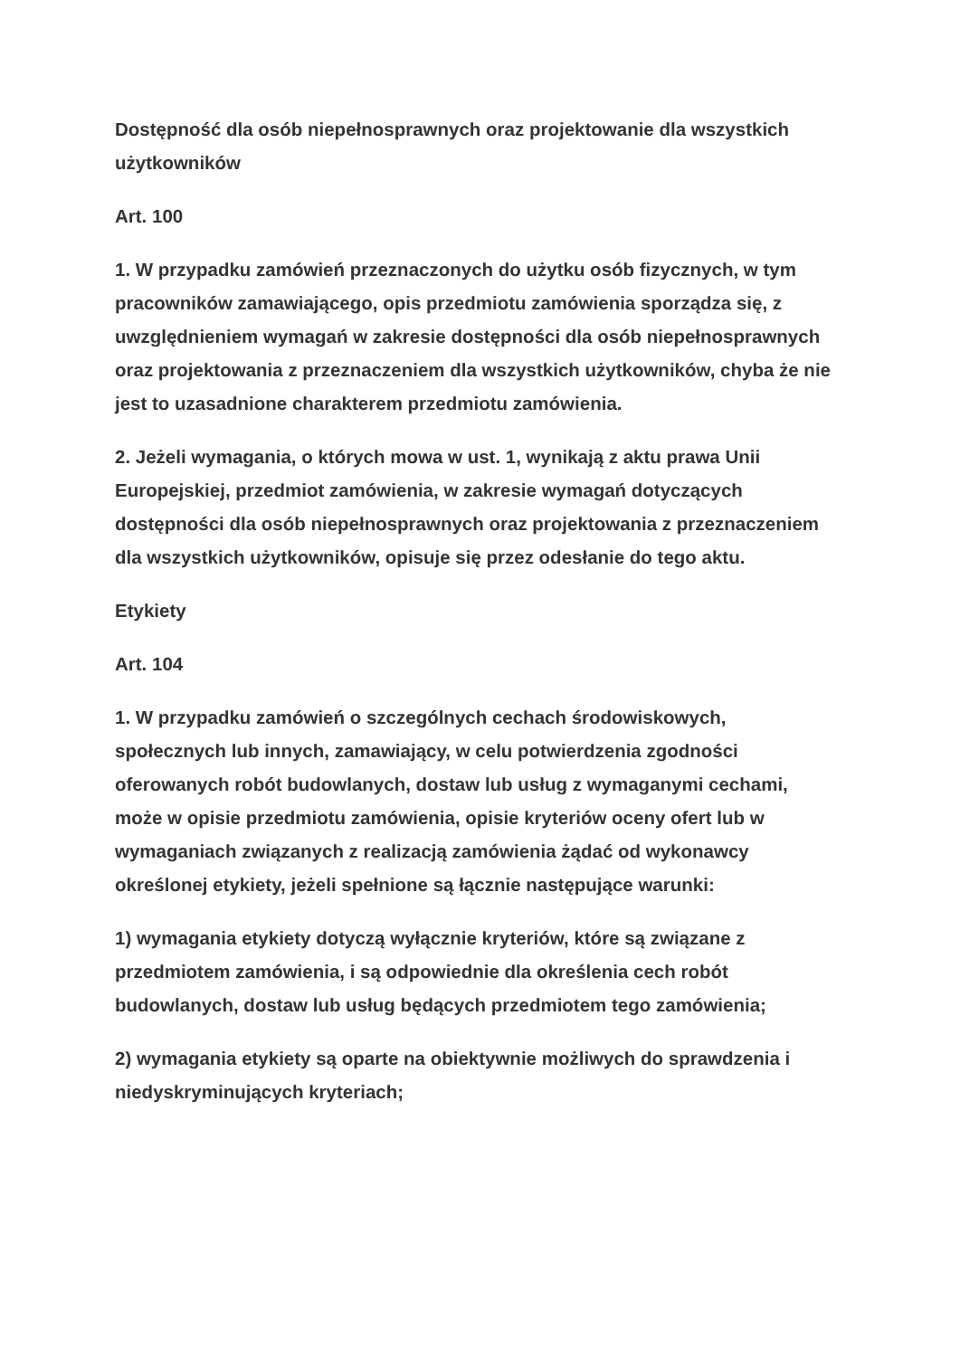Dostępność dla osób niepełnosprawnych oraz projektowanie dla wszystkich użytkowników
Art. 100
1. W przypadku zamówień przeznaczonych do użytku osób fizycznych, w tym pracowników zamawiającego, opis przedmiotu zamówienia sporządza się, z uwzględnieniem wymagań w zakresie dostępności dla osób niepełnosprawnych oraz projektowania z przeznaczeniem dla wszystkich użytkowników, chyba że nie jest to uzasadnione charakterem przedmiotu zamówienia.
2. Jeżeli wymagania, o których mowa w ust. 1, wynikają z aktu prawa Unii Europejskiej, przedmiot zamówienia, w zakresie wymagań dotyczących dostępności dla osób niepełnosprawnych oraz projektowania z przeznaczeniem dla wszystkich użytkowników, opisuje się przez odesłanie do tego aktu.
Etykiety
Art. 104
1. W przypadku zamówień o szczególnych cechach środowiskowych, społecznych lub innych, zamawiający, w celu potwierdzenia zgodności oferowanych robót budowlanych, dostaw lub usług z wymaganymi cechami, może w opisie przedmiotu zamówienia, opisie kryteriów oceny ofert lub w wymaganiach związanych z realizacją zamówienia żądać od wykonawcy określonej etykiety, jeżeli spełnione są łącznie następujące warunki:
1) wymagania etykiety dotyczą wyłącznie kryteriów, które są związane z przedmiotem zamówienia, i są odpowiednie dla określenia cech robót budowlanych, dostaw lub usług będących przedmiotem tego zamówienia;
2) wymagania etykiety są oparte na obiektywnie możliwych do sprawdzenia i niedyskryminujących kryteriach;